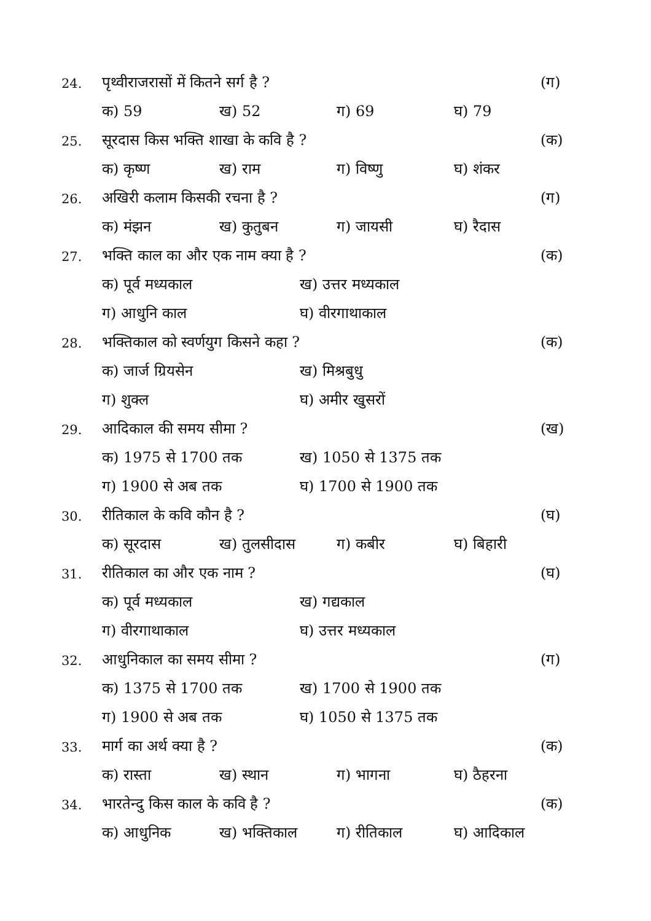24. पृथ्वीराजरासों में कितने सर्ग है ? (ग)
क) 59 ख) 52 ग) 69 घ) 79
25. सूरदास किस भक्ति शाखा के कवि है ? (क)
क) कृष्ण ख) राम ग) विष्णु घ) शंकर
26. अखिरी कलाम किसकी रचना है ? (ग)
क) मंझन ख) कुतुबन ग) जायसी घ) रैदास
27. भक्ति काल का और एक नाम क्या है ? (क)
क) पूर्व मध्यकाल ख) उत्तर मध्यकाल
ग) आधुनि काल घ) वीरगाथाकाल
28. भक्तिकाल को स्वर्णयुग किसने कहा ? (क)
क) जार्ज ग्रियसेन ख) मिश्रबुधु
ग) शुक्ल घ) अमीर खुसरों
29. आदिकाल की समय सीमा ? (ख)
क) 1975 से 1700 तक ख) 1050 से 1375 तक
ग) 1900 से अब तक घ) 1700 से 1900 तक
30. रीतिकाल के कवि कौन है ? (घ)
क) सूरदास ख) तुलसीदास ग) कबीर घ) बिहारी
31. रीतिकाल का और एक नाम ? (घ)
क) पूर्व मध्यकाल ख) गद्यकाल
ग) वीरगाथाकाल घ) उत्तर मध्यकाल
32. आधुनिकाल का समय सीमा ? (ग)
क) 1375 से 1700 तक ख) 1700 से 1900 तक
ग) 1900 से अब तक घ) 1050 से 1375 तक
33. मार्ग का अर्थ क्या है ? (क)
क) रास्ता ख) स्थान ग) भागना घ) ठैहरना
34. भारतेन्दु किस काल के कवि है ? (क)
क) आधुनिक ख) भक्तिकाल ग) रीतिकाल घ) आदिकाल